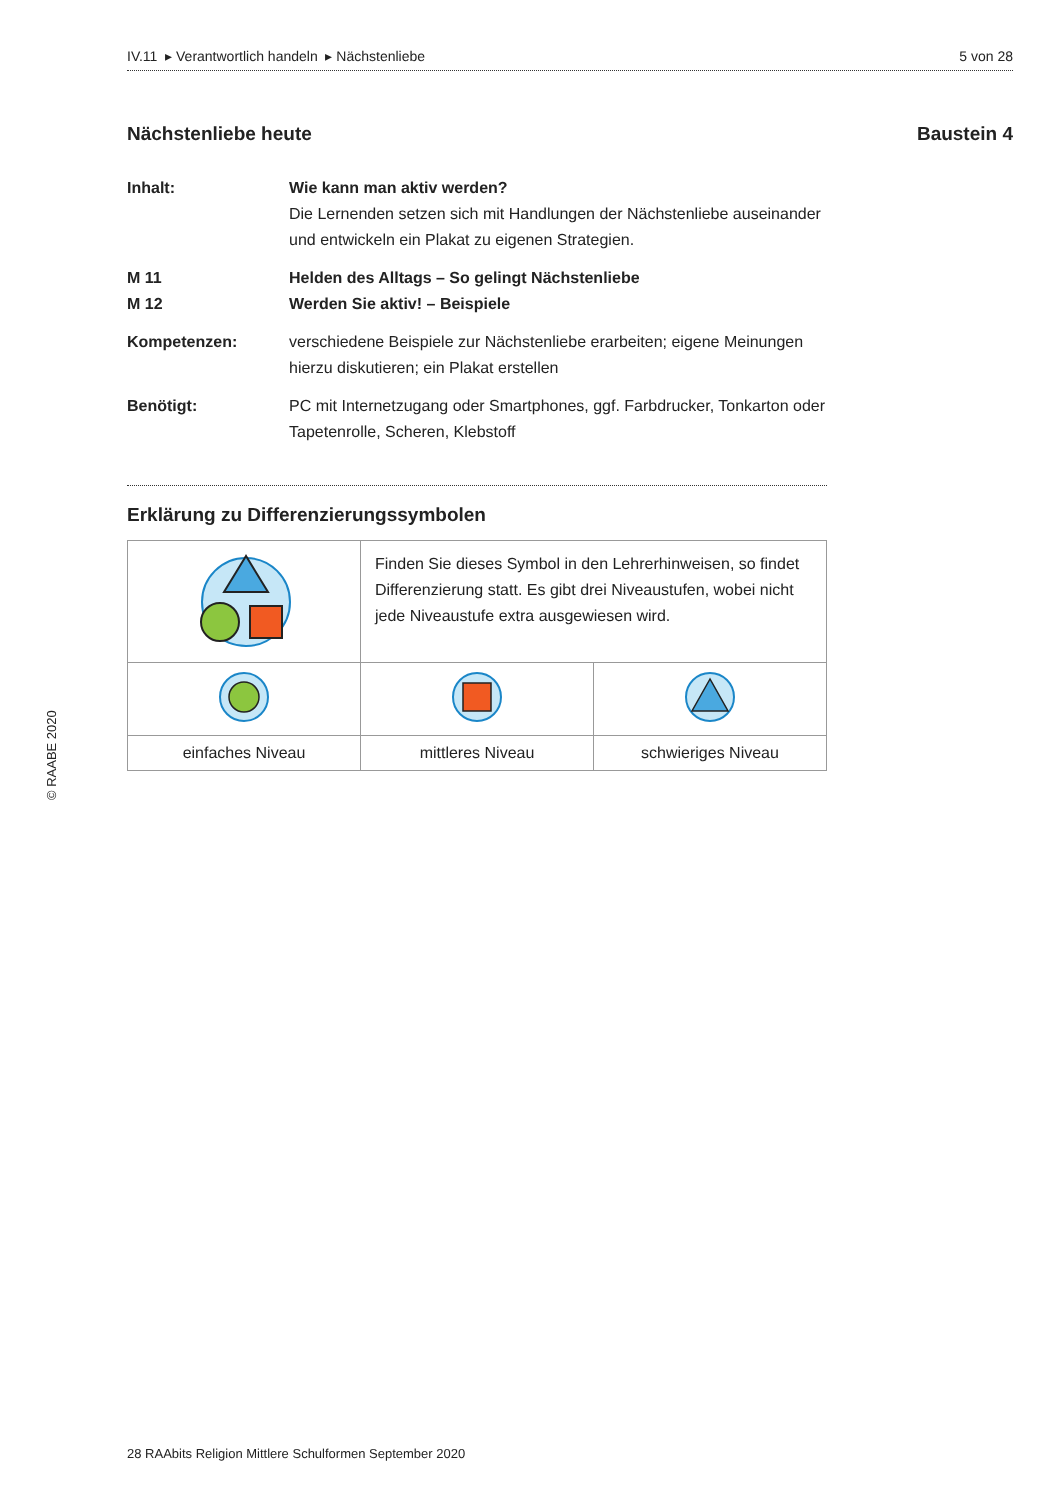IV.11 ▸ Verantwortlich handeln ▸ Nächstenliebe 5 von 28
Nächstenliebe heute Baustein 4
Inhalt: Wie kann man aktiv werden?
Die Lernenden setzen sich mit Handlungen der Nächstenliebe auseinander und entwickeln ein Plakat zu eigenen Strategien.
M 11
M 12
Helden des Alltags – So gelingt Nächstenliebe
Werden Sie aktiv! – Beispiele
Kompetenzen: verschiedene Beispiele zur Nächstenliebe erarbeiten; eigene Meinungen hierzu diskutieren; ein Plakat erstellen
Benötigt: PC mit Internetzugang oder Smartphones, ggf. Farbdrucker, Tonkarton oder Tapetenrolle, Scheren, Klebstoff
Erklärung zu Differenzierungssymbolen
| | Finden Sie dieses Symbol in den Lehrerhinweisen, so findet Differenzierung statt. Es gibt drei Niveaustufen, wobei nicht jede Niveaustufe extra ausgewiesen wird. | |
| einfaches Niveau | mittleres Niveau | schwieriges Niveau |
© RAABE 2020
28 RAAbits Religion Mittlere Schulformen September 2020